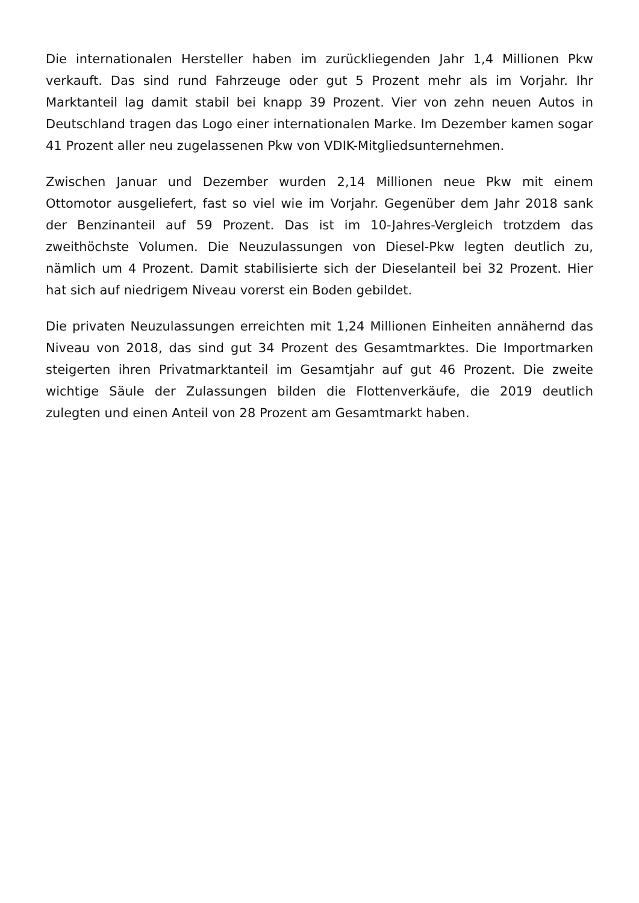Die internationalen Hersteller haben im zurückliegenden Jahr 1,4 Millionen Pkw verkauft. Das sind rund Fahrzeuge oder gut 5 Prozent mehr als im Vorjahr. Ihr Marktanteil lag damit stabil bei knapp 39 Prozent. Vier von zehn neuen Autos in Deutschland tragen das Logo einer internationalen Marke. Im Dezember kamen sogar 41 Prozent aller neu zugelassenen Pkw von VDIK-Mitgliedsunternehmen.
Zwischen Januar und Dezember wurden 2,14 Millionen neue Pkw mit einem Ottomotor ausgeliefert, fast so viel wie im Vorjahr. Gegenüber dem Jahr 2018 sank der Benzinanteil auf 59 Prozent. Das ist im 10-Jahres-Vergleich trotzdem das zweithöchste Volumen. Die Neuzulassungen von Diesel-Pkw legten deutlich zu, nämlich um 4 Prozent. Damit stabilisierte sich der Dieselanteil bei 32 Prozent. Hier hat sich auf niedrigem Niveau vorerst ein Boden gebildet.
Die privaten Neuzulassungen erreichten mit 1,24 Millionen Einheiten annähernd das Niveau von 2018, das sind gut 34 Prozent des Gesamtmarktes. Die Importmarken steigerten ihren Privatmarktanteil im Gesamtjahr auf gut 46 Prozent. Die zweite wichtige Säule der Zulassungen bilden die Flottenverkäufe, die 2019 deutlich zulegten und einen Anteil von 28 Prozent am Gesamtmarkt haben.